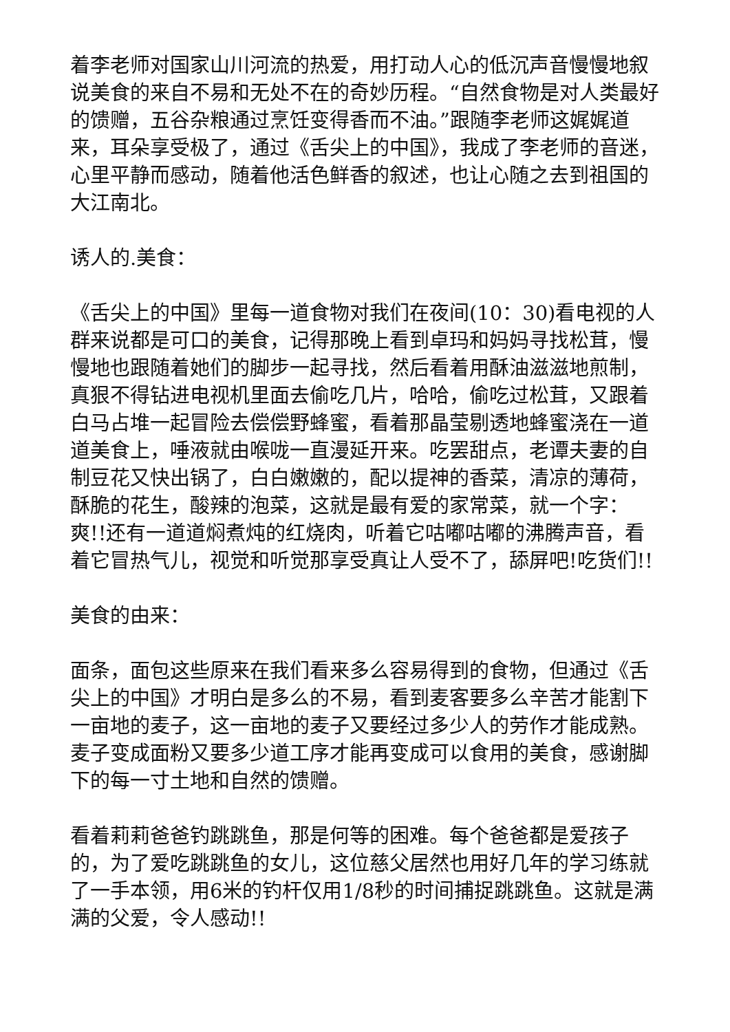着李老师对国家山川河流的热爱，用打动人心的低沉声音慢慢地叙说美食的来自不易和无处不在的奇妙历程。“自然食物是对人类最好的馈赠，五谷杂粮通过烹饪变得香而不油。”跟随李老师这娓娓道来，耳朵享受极了，通过《舌尖上的中国》，我成了李老师的音迷，心里平静而感动，随着他活色鲜香的叙述，也让心随之去到祖国的大江南北。
诱人的.美食：
《舌尖上的中国》里每一道食物对我们在夜间(10：30)看电视的人群来说都是可口的美食，记得那晚上看到卓玛和妈妈寻找松茸，慢慢地也跟随着她们的脚步一起寻找，然后看着用酥油滋滋地煎制，真狠不得钻进电视机里面去偷吃几片，哈哈，偷吃过松茸，又跟着白马占堆一起冒险去偿偿野蜂蜜，看着那晶莹剔透地蜂蜜浇在一道道美食上，唾液就由喉咙一直漫延开来。吃罢甜点，老谭夫妻的自制豆花又快出锅了，白白嫩嫩的，配以提神的香菜，清凉的薄荷，酥脆的花生，酸辣的泡菜，这就是最有爱的家常菜，就一个字：爽!!还有一道道焖煮炖的红烧肉，听着它咕嘟咕嘟的沸腾声音，看着它冒热气儿，视觉和听觉那享受真让人受不了，舔屏吧!吃货们!!
美食的由来：
面条，面包这些原来在我们看来多么容易得到的食物，但通过《舌尖上的中国》才明白是多么的不易，看到麦客要多么辛苦才能割下一亩地的麦子，这一亩地的麦子又要经过多少人的劳作才能成熟。麦子变成面粉又要多少道工序才能再变成可以食用的美食，感谢脚下的每一寸土地和自然的馈赠。
看着莉莉爸爸钓跳跳鱼，那是何等的困难。每个爸爸都是爱孩子的，为了爱吃跳跳鱼的女儿，这位慈父居然也用好几年的学习练就了一手本领，用6米的钓杆仅用1/8秒的时间捕捉跳跳鱼。这就是满满的父爱，令人感动!!